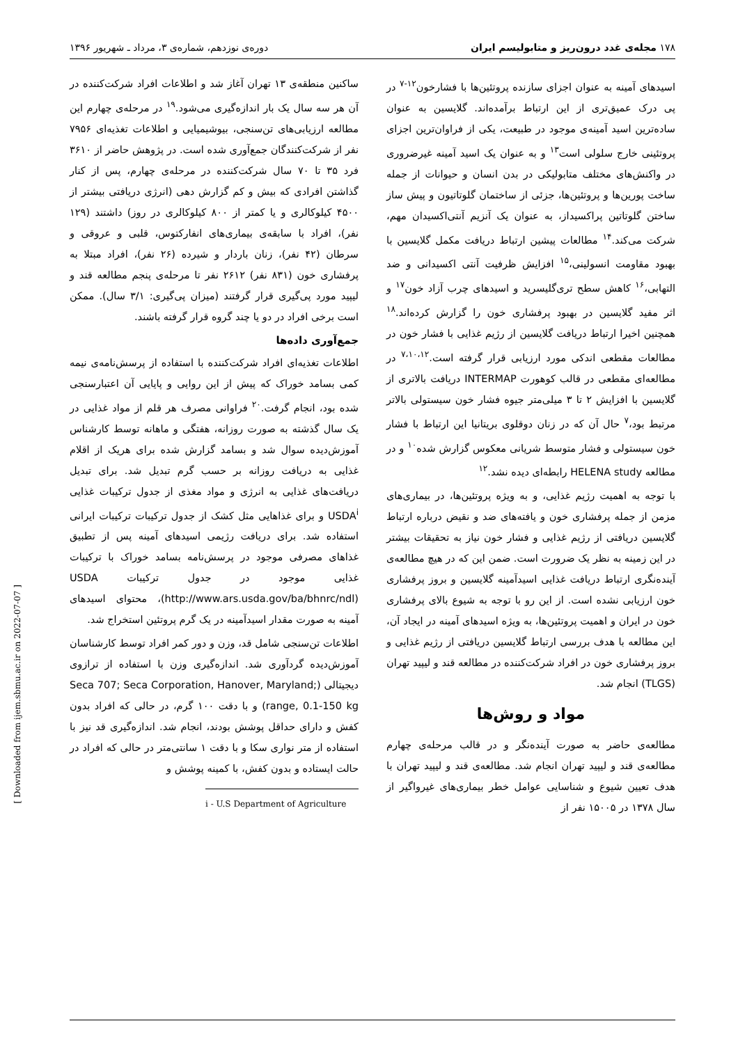۱۷۸ مجله‌ی غدد درون‌ریز و متابولیسم ایران دوره‌ی نوزدهم، شماره‌ی ۳، مرداد ـ شهریور ۱۳۹۶
اسیدهای آمینه به عنوان اجزای سازنده پروتئین‌ها با فشارخون<sup>۱۲-۷</sup> در پی درک عمیق‌تری از این ارتباط برآمده‌اند. گلایسین به عنوان ساده‌ترین اسید آمینه‌ی موجود در طبیعت، یکی از فراوان‌ترین اجزای پروتئینی خارج سلولی است<sup>۱۳</sup> و به عنوان یک اسید آمینه غیرضروری در واکنش‌های مختلف متابولیکی در بدن انسان و حیوانات از جمله ساخت پورین‌ها و پروتئین‌ها، جزئی از ساختمان گلوتاتیون و پیش ساز ساختن گلوتاتین پراکسیداز، به عنوان یک آنزیم آنتی‌اکسیدان مهم، شرکت می‌کند.<sup>۱۴</sup> مطالعات پیشین ارتباط دریافت مکمل گلایسین با بهبود مقاومت انسولینی،<sup>۱۵</sup> افزایش ظرفیت آنتی اکسیدانی و ضد التهابی،<sup>۱۶</sup> کاهش سطح تری‌گلیسرید و اسیدهای چرب آزاد خون<sup>۱۷</sup> و اثر مفید گلایسین در بهبود پرفشاری خون را گزارش کرده‌اند.<sup>۱۸</sup> همچنین اخیرا ارتباط دریافت گلایسین از رژیم غذایی با فشار خون در مطالعات مقطعی اندکی مورد ارزیابی قرار گرفته است.<sup>۷،۱۰،۱۲</sup> در مطالعه‌ای مقطعی در قالب کوهورت INTERMAP دریافت بالاتری از گلایسین با افزایش ۲ تا ۳ میلی‌متر جیوه فشار خون سیستولی بالاتر مرتبط بود،<sup>۷</sup> حال آن که در زنان دوقلوی بریتانیا این ارتباط با فشار خون سیستولی و فشار متوسط شریانی معکوس گزارش شده<sup>۱۰</sup> و در مطالعه HELENA study رابطه‌ای دیده نشد.<sup>۱۲</sup>
با توجه به اهمیت رژیم غذایی، و به ویژه پروتئین‌ها، در بیماری‌های مزمن از جمله پرفشاری خون و یافته‌های ضد و نقیض درباره ارتباط گلایسین دریافتی از رژیم غذایی و فشار خون نیاز به تحقیقات بیشتر در این زمینه به نظر یک ضرورت است. ضمن این که در هیچ مطالعه‌ی آینده‌نگری ارتباط دریافت غذایی اسیدآمینه گلایسین و بروز پرفشاری خون ارزیابی نشده است. از این رو با توجه به شیوع بالای پرفشاری خون در ایران و اهمیت پروتئین‌ها، به ویژه اسیدهای آمینه در ایجاد آن، این مطالعه با هدف بررسی ارتباط گلایسین دریافتی از رژیم غذایی و بروز پرفشاری خون در افراد شرکت‌کننده در مطالعه قند و لیپید تهران (TLGS) انجام شد.
مواد و روش‌ها
مطالعه‌ی حاضر به صورت آینده‌نگر و در قالب مرحله‌ی چهارم مطالعه‌ی قند و لیپید تهران انجام شد. مطالعه‌ی قند و لیپید تهران با هدف تعیین شیوع و شناسایی عوامل خطر بیماری‌های غیرواگیر از سال ۱۳۷۸ در ۱۵۰۰۵ نفر از
ساکنین منطقه‌ی ۱۳ تهران آغاز شد و اطلاعات افراد شرکت‌کننده در آن هر سه سال یک بار اندازه‌گیری می‌شود.<sup>۱۹</sup> در مرحله‌ی چهارم این مطالعه ارزیابی‌های تن‌سنجی، بیوشیمیایی و اطلاعات تغذیه‌ای ۷۹۵۶ نفر از شرکت‌کنندگان جمع‌آوری شده است. در پژوهش حاضر از ۳۶۱۰ فرد ۳۵ تا ۷۰ سال شرکت‌کننده در مرحله‌ی چهارم، پس از کنار گذاشتن افرادی که بیش و کم گزارش دهی (انرژی دریافتی بیشتر از ۴۵۰۰ کیلوکالری و یا کمتر از ۸۰۰ کیلوکالری در روز) داشتند (۱۲۹ نفر)، افراد با سابقه‌ی بیماری‌های انفارکتوس، قلبی و عروقی و سرطان (۴۲ نفر)، زنان باردار و شیرده (۲۶ نفر)، افراد مبتلا به پرفشاری خون (۸۳۱ نفر) ۲۶۱۲ نفر تا مرحله‌ی پنجم مطالعه قند و لیپید مورد پی‌گیری قرار گرفتند (میزان پی‌گیری: ۳/۱ سال). ممکن است برخی افراد در دو یا چند گروه قرار گرفته باشند.
جمع‌آوری داده‌ها
اطلاعات تغذیه‌ای افراد شرکت‌کننده با استفاده از پرسش‌نامه‌ی نیمه کمی بسامد خوراک که پیش از این روایی و پایایی آن اعتبارسنجی شده بود، انجام گرفت.<sup>۲۰</sup> فراوانی مصرف هر قلم از مواد غذایی در یک سال گذشته به صورت روزانه، هفتگی و ماهانه توسط کارشناس آموزش‌دیده سوال شد و بسامد گزارش شده برای هریک از اقلام غذایی به دریافت روزانه بر حسب گرم تبدیل شد. برای تبدیل دریافت‌های غذایی به انرژی و مواد مغذی از جدول ترکیبات غذایی USDA<sup>i</sup> و برای غذاهایی مثل کشک از جدول ترکیبات ترکیبات ایرانی استفاده شد. برای دریافت رژیمی اسیدهای آمینه پس از تطبیق غذاهای مصرفی موجود در پرسش‌نامه بسامد خوراک با ترکیبات غذایی موجود در جدول ترکیبات USDA (http://www.ars.usda.gov/ba/bhnrc/ndl)، محتوای اسیدهای آمینه به صورت مقدار اسیدآمینه در یک گرم پروتئین استخراج شد.
اطلاعات تن‌سنجی شامل قد، وزن و دور کمر افراد توسط کارشناسان آموزش‌دیده گردآوری شد. اندازه‌گیری وزن با استفاده از ترازوی دیجیتالی (Seca 707; Seca Corporation, Hanover, Maryland; range, 0.1-150 kg) و با دقت ۱۰۰ گرم، در حالی که افراد بدون کفش و دارای حداقل پوشش بودند، انجام شد. اندازه‌گیری قد نیز با استفاده از متر نواری سکا و با دقت ۱ سانتی‌متر در حالی که افراد در حالت ایستاده و بدون کفش، با کمینه پوشش و
i - U.S Department of Agriculture
[ Downloaded from ijem.sbmu.ac.ir on 2022-07-07 ]